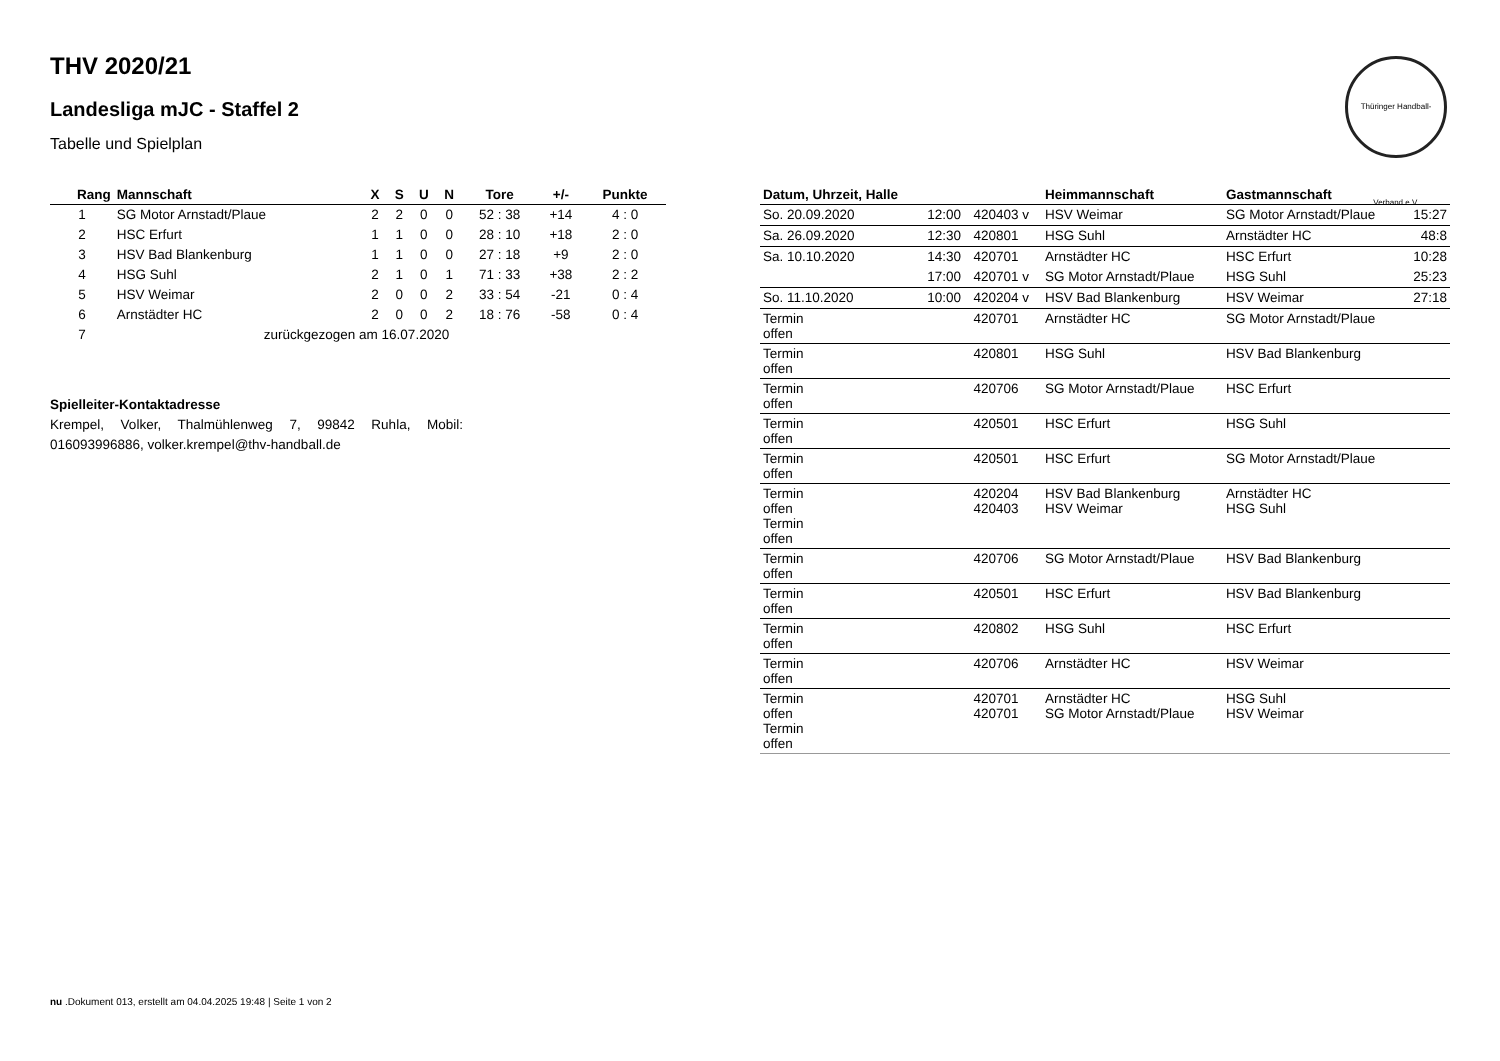Thüringer Handball-Verband e.V.
THV 2020/21
Landesliga mJC - Staffel 2
Tabelle und Spielplan
| Rang | Mannschaft | X | S | U | N | Tore | +/- | Punkte |
| --- | --- | --- | --- | --- | --- | --- | --- | --- |
| 1 | SG Motor Arnstadt/Plaue | 2 | 2 | 0 | 0 | 52 : 38 | +14 | 4 : 0 |
| 2 | HSC Erfurt | 1 | 1 | 0 | 0 | 28 : 10 | +18 | 2 : 0 |
| 3 | HSV Bad Blankenburg | 1 | 1 | 0 | 0 | 27 : 18 | +9 | 2 : 0 |
| 4 | HSG Suhl | 2 | 1 | 0 | 1 | 71 : 33 | +38 | 2 : 2 |
| 5 | HSV Weimar | 2 | 0 | 0 | 2 | 33 : 54 | -21 | 0 : 4 |
| 6 | Arnstädter HC | 2 | 0 | 0 | 2 | 18 : 76 | -58 | 0 : 4 |
| 7 | zurückgezogen am 16.07.2020 | | | | | | | |
Spielleiter-Kontaktadresse
Krempel, Volker, Thalmühlenweg 7, 99842 Ruhla, Mobil: 016093996886, volker.krempel@thv-handball.de
| Datum, Uhrzeit, Halle | | | Heimmannschaft | Gastmannschaft | |
| --- | --- | --- | --- | --- | --- |
| So. 20.09.2020 | 12:00 | 420403 v | HSV Weimar | SG Motor Arnstadt/Plaue | 15:27 |
| Sa. 26.09.2020 | 12:30 | 420801 | HSG Suhl | Arnstädter HC | 48:8 |
| Sa. 10.10.2020 | 14:30 | 420701 | Arnstädter HC | HSC Erfurt | 10:28 |
| | 17:00 | 420701 v | SG Motor Arnstadt/Plaue | HSG Suhl | 25:23 |
| So. 11.10.2020 | 10:00 | 420204 v | HSV Bad Blankenburg | HSV Weimar | 27:18 |
| Termin offen | | 420701 | Arnstädter HC | SG Motor Arnstadt/Plaue | |
| Termin offen | | 420801 | HSG Suhl | HSV Bad Blankenburg | |
| Termin offen | | 420706 | SG Motor Arnstadt/Plaue | HSC Erfurt | |
| Termin offen | | 420501 | HSC Erfurt | HSG Suhl | |
| Termin offen | | 420501 | HSC Erfurt | SG Motor Arnstadt/Plaue | |
| Termin offen Termin offen | | 420204 420403 | HSV Bad Blankenburg HSV Weimar | Arnstädter HC HSG Suhl | |
| Termin offen | | 420706 | SG Motor Arnstadt/Plaue | HSV Bad Blankenburg | |
| Termin offen | | 420501 | HSC Erfurt | HSV Bad Blankenburg | |
| Termin offen | | 420802 | HSG Suhl | HSC Erfurt | |
| Termin offen | | 420706 | Arnstädter HC | HSV Weimar | |
| Termin offen Termin offen | | 420701 420701 | Arnstädter HC SG Motor Arnstadt/Plaue | HSG Suhl HSV Weimar | |
nu .Dokument 013, erstellt am 04.04.2025 19:48 | Seite 1 von 2